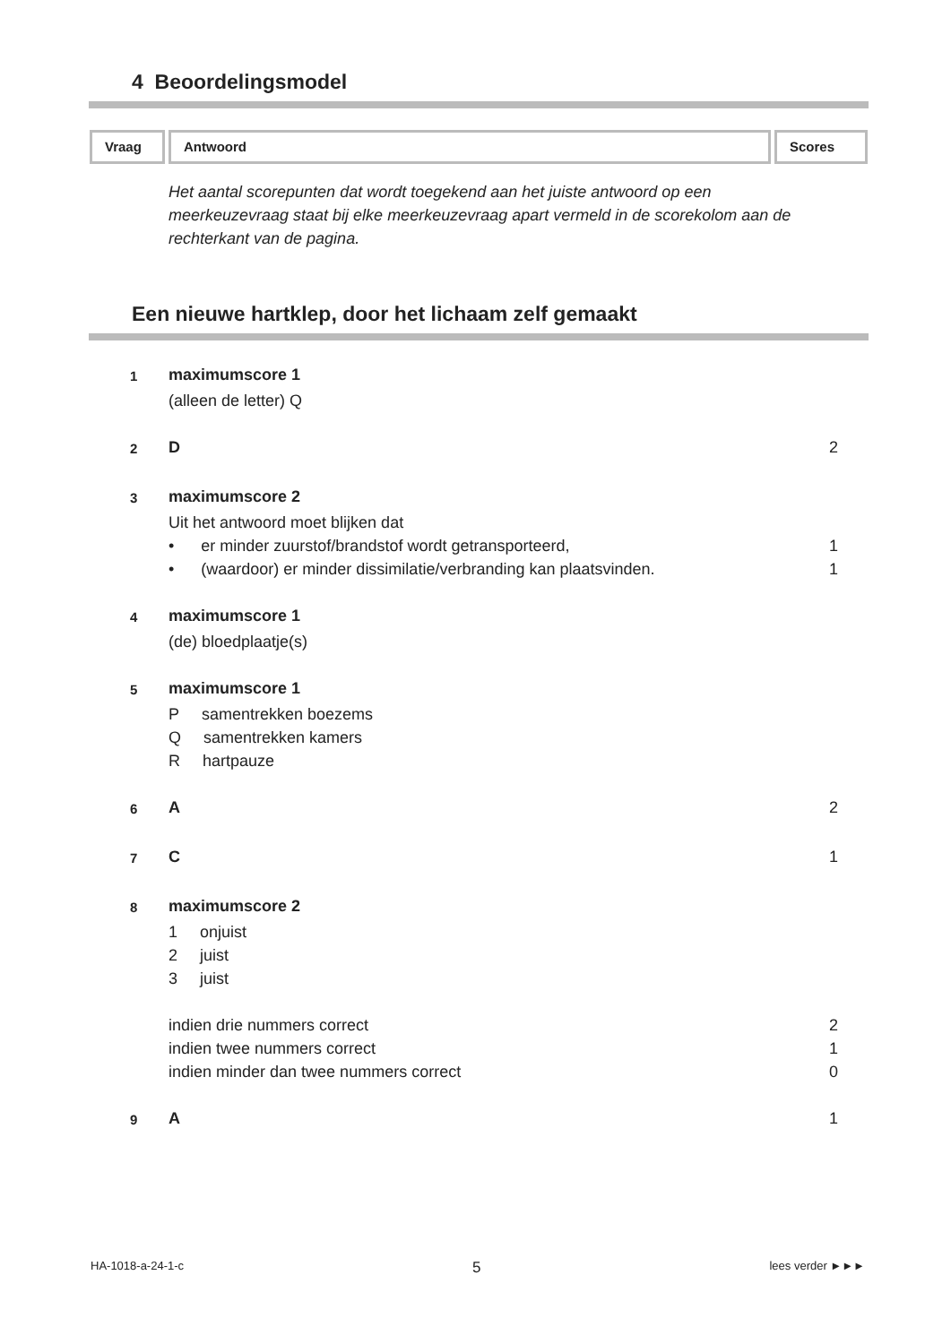4 Beoordelingsmodel
Vraag Antwoord Scores
Het aantal scorepunten dat wordt toegekend aan het juiste antwoord op een meerkeuzevraag staat bij elke meerkeuzevraag apart vermeld in de scorekolom aan de rechterkant van de pagina.
Een nieuwe hartklep, door het lichaam zelf gemaakt
| 1 | maximumscore 1 | |
| | (alleen de letter) Q | |
| 2 | D | 2 |
| 3 | maximumscore 2 | |
| | Uit het antwoord moet blijken dat | |
| | • er minder zuurstof/brandstof wordt getransporteerd, | 1 |
| | • (waardoor) er minder dissimilatie/verbranding kan plaatsvinden. | 1 |
| 4 | maximumscore 1 | |
| | (de) bloedplaatje(s) | |
| 5 | maximumscore 1 | |
| | P samentrekken boezems | |
| | Q samentrekken kamers | |
| | R hartpauze | |
| 6 | A | 2 |
| 7 | C | 1 |
| 8 | maximumscore 2 | |
| | 1 onjuist | |
| | 2 juist | |
| | 3 juist | |
| | indien drie nummers correct | 2 |
| | indien twee nummers correct | 1 |
| | indien minder dan twee nummers correct | 0 |
| 9 | A | 1 |
HA-1018-a-24-1-c 5 lees verder ►►►